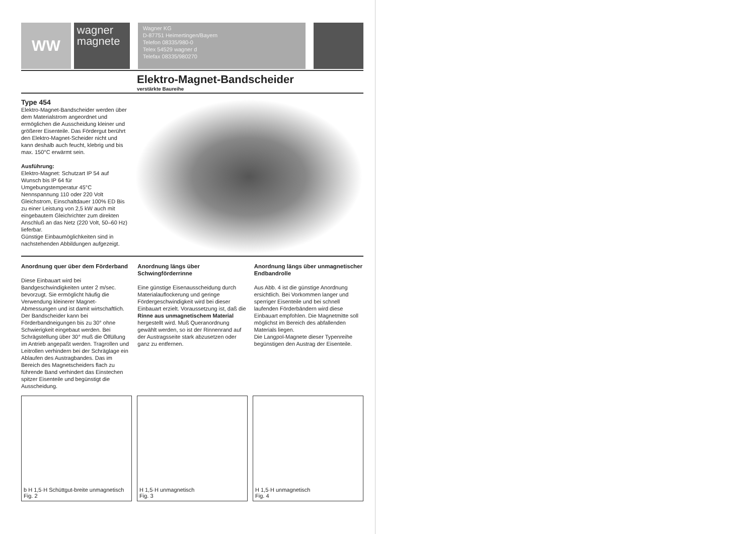WW
wagner
magnete
Wagner KG
D-87751 Heimertingen/Bayern
Telefon 08335/980-0
Telex 54529 wagner d
Telefax 08335/980270
Elektro-Magnet-Bandscheider
verstärkte Baureihe
Type 454
Elektro-Magnet-Bandscheider werden über dem Materialstrom angeordnet und ermöglichen die Ausscheidung kleiner und größerer Eisenteile. Das Fördergut berührt den Elektro-Magnet-Scheider nicht und kann deshalb auch feucht, klebrig und bis max. 150°C erwärmt sein.
Ausführung:
Elektro-Magnet: Schutzart IP 54 auf Wunsch bis IP 64 für Umgebungstemperatur 45°C Nennspannung 110 oder 220 Volt Gleichstrom, Einschaltdauer 100% ED Bis zu einer Leistung von 2,5 kW auch mit eingebautem Gleichrichter zum direkten Anschluß an das Netz (220 Volt, 50–60 Hz) lieferbar.
Günstige Einbaumöglichkeiten sind in nachstehenden Abbildungen aufgezeigt.
Anordnung quer über dem Förderband
Diese Einbauart wird bei Bandgeschwindigkeiten unter 2 m/sec. bevorzugt. Sie ermöglicht häufig die Verwendung kleinerer Magnet-Abmessungen und ist damit wirtschaftlich. Der Bandscheider kann bei Förderbandneigungen bis zu 30° ohne Schwierigkeit eingebaut werden. Bei Schrägstellung über 30° muß die Ölfüllung im Antrieb angepaßt werden. Tragrollen und Leitrollen verhindern bei der Schräglage ein Ablaufen des Austragbandes. Das im Bereich des Magnetscheiders flach zu führende Band verhindert das Einstechen spitzer Eisenteile und begünstigt die Ausscheidung.
Anordnung längs über Schwingförderrinne
Eine günstige Eisenausscheidung durch Materialauflockerung und geringe Fördergeschwindigkeit wird bei dieser Einbauart erzielt. Voraussetzung ist, daß die Rinne aus unmagnetischem Material hergestellt wird. Muß Queranordnung gewählt werden, so ist der Rinnenrand auf der Austragsseite stark abzusetzen oder ganz zu entfernen.
Anordnung längs über unmagnetischer Endbandrolle
Aus Abb. 4 ist die günstige Anordnung ersichtlich. Bei Vorkommen langer und sperriger Eisenteile und bei schnell laufenden Förderbändern wird diese Einbauart empfohlen. Die Magnetmitte soll möglichst im Bereich des abfallenden Materials liegen.
Die Langpol-Magnete dieser Typenreihe begünstigen den Austrag der Eisenteile.
b H 1,5·H Schüttgut-breite unmagnetisch
Fig. 2
H 1,5·H unmagnetisch
Fig. 3
H 1,5·H unmagnetisch
Fig. 4